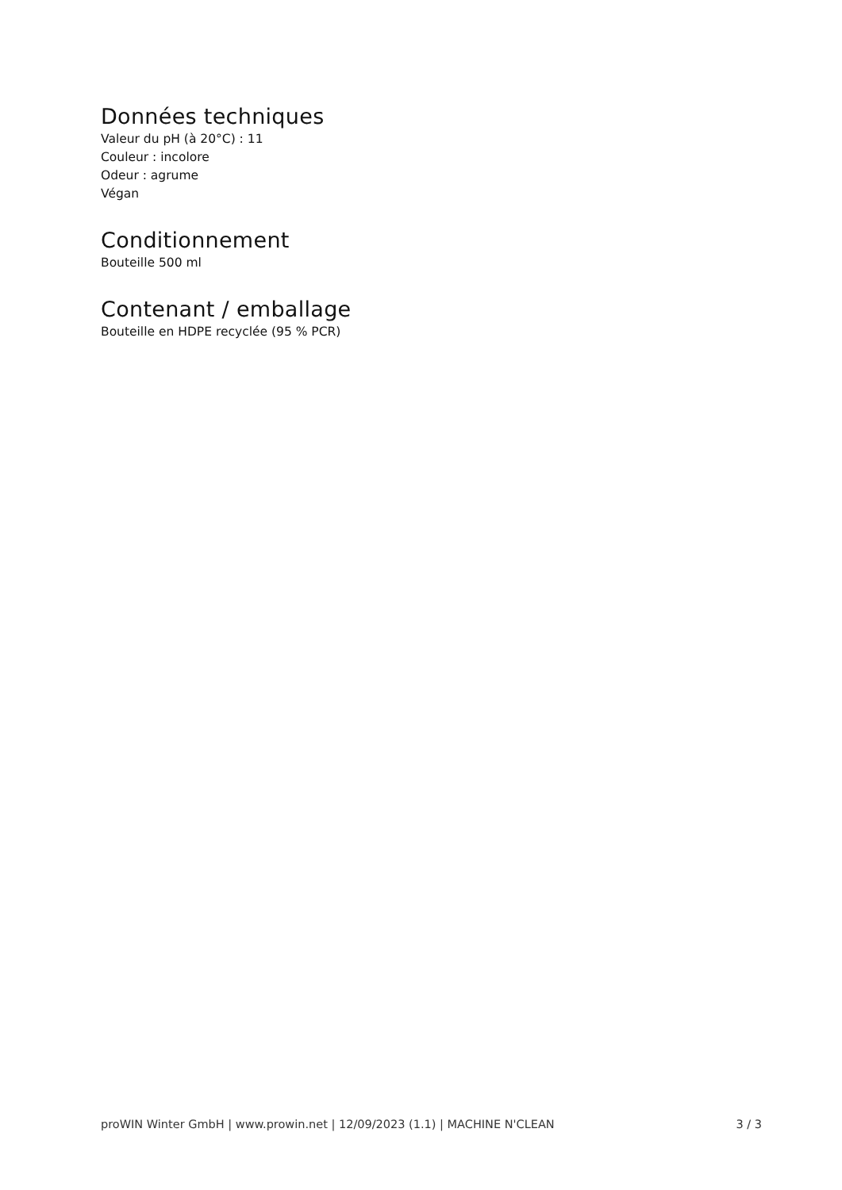Données techniques
Valeur du pH (à 20°C) : 11
Couleur : incolore
Odeur : agrume
Végan
Conditionnement
Bouteille 500 ml
Contenant / emballage
Bouteille en HDPE recyclée (95 % PCR)
proWIN Winter GmbH | www.prowin.net | 12/09/2023 (1.1) | MACHINE N'CLEAN 3 / 3